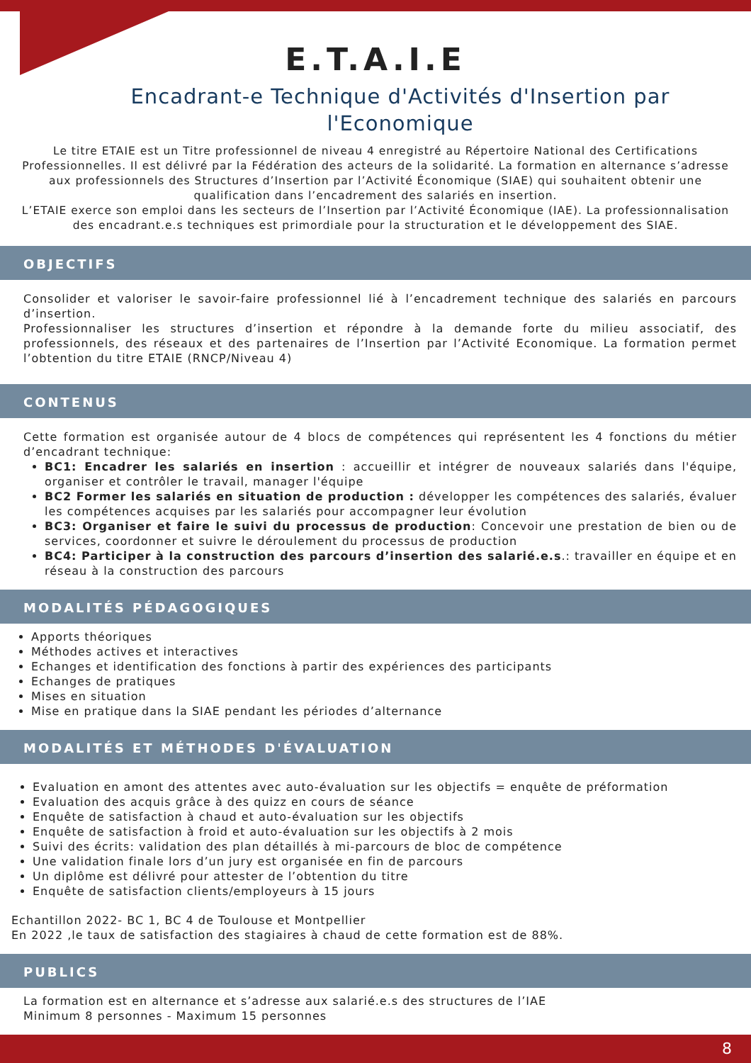E.T.A.I.E
Encadrant-e Technique d'Activités d'Insertion par l'Economique
Le titre ETAIE est un Titre professionnel de niveau 4 enregistré au Répertoire National des Certifications Professionnelles. Il est délivré par la Fédération des acteurs de la solidarité. La formation en alternance s’adresse aux professionnels des Structures d’Insertion par l’Activité Économique (SIAE) qui souhaitent obtenir une qualification dans l’encadrement des salariés en insertion.
L’ETAIE exerce son emploi dans les secteurs de l’Insertion par l’Activité Économique (IAE). La professionnalisation des encadrant.e.s techniques est primordiale pour la structuration et le développement des SIAE.
OBJECTIFS
Consolider et valoriser le savoir-faire professionnel lié à l’encadrement technique des salariés en parcours d’insertion.
Professionnaliser les structures d’insertion et répondre à la demande forte du milieu associatif, des professionnels, des réseaux et des partenaires de l’Insertion par l’Activité Economique. La formation permet l’obtention du titre ETAIE (RNCP/Niveau 4)
CONTENUS
Cette formation est organisée autour de 4 blocs de compétences qui représentent les 4 fonctions du métier d’encadrant technique:
BC1: Encadrer les salariés en insertion : accueillir et intégrer de nouveaux salariés dans l'équipe, organiser et contrôler le travail, manager l'équipe
BC2 Former les salariés en situation de production : développer les compétences des salariés, évaluer les compétences acquises par les salariés pour accompagner leur évolution
BC3: Organiser et faire le suivi du processus de production: Concevoir une prestation de bien ou de services, coordonner et suivre le déroulement du processus de production
BC4: Participer à la construction des parcours d’insertion des salarié.e.s.: travailler en équipe et en réseau à la construction des parcours
MODALITÉS PÉDAGOGIQUES
Apports théoriques
Méthodes actives et interactives
Echanges et identification des fonctions à partir des expériences des participants
Echanges de pratiques
Mises en situation
Mise en pratique dans la SIAE pendant les périodes d’alternance
MODALITÉS ET MÉTHODES D'ÉVALUATION
Evaluation en amont des attentes avec auto-évaluation sur les objectifs = enquête de préformation
Evaluation des acquis grâce à des quizz en cours de séance
Enquête de satisfaction à chaud et auto-évaluation sur les objectifs
Enquête de satisfaction à froid et auto-évaluation sur les objectifs à 2 mois
Suivi des écrits: validation des plan détaillés à mi-parcours de bloc de compétence
Une validation finale lors d’un jury est organisée en fin de parcours
Un diplôme est délivré pour attester de l’obtention du titre
Enquête de satisfaction clients/employeurs à 15 jours
Echantillon 2022- BC 1, BC 4 de Toulouse et Montpellier
En 2022 ,le taux de satisfaction des stagiaires à chaud de cette formation est de 88%.
PUBLICS
La formation est en alternance et s’adresse aux salarié.e.s des structures de l’IAE
Minimum 8 personnes - Maximum 15 personnes
8